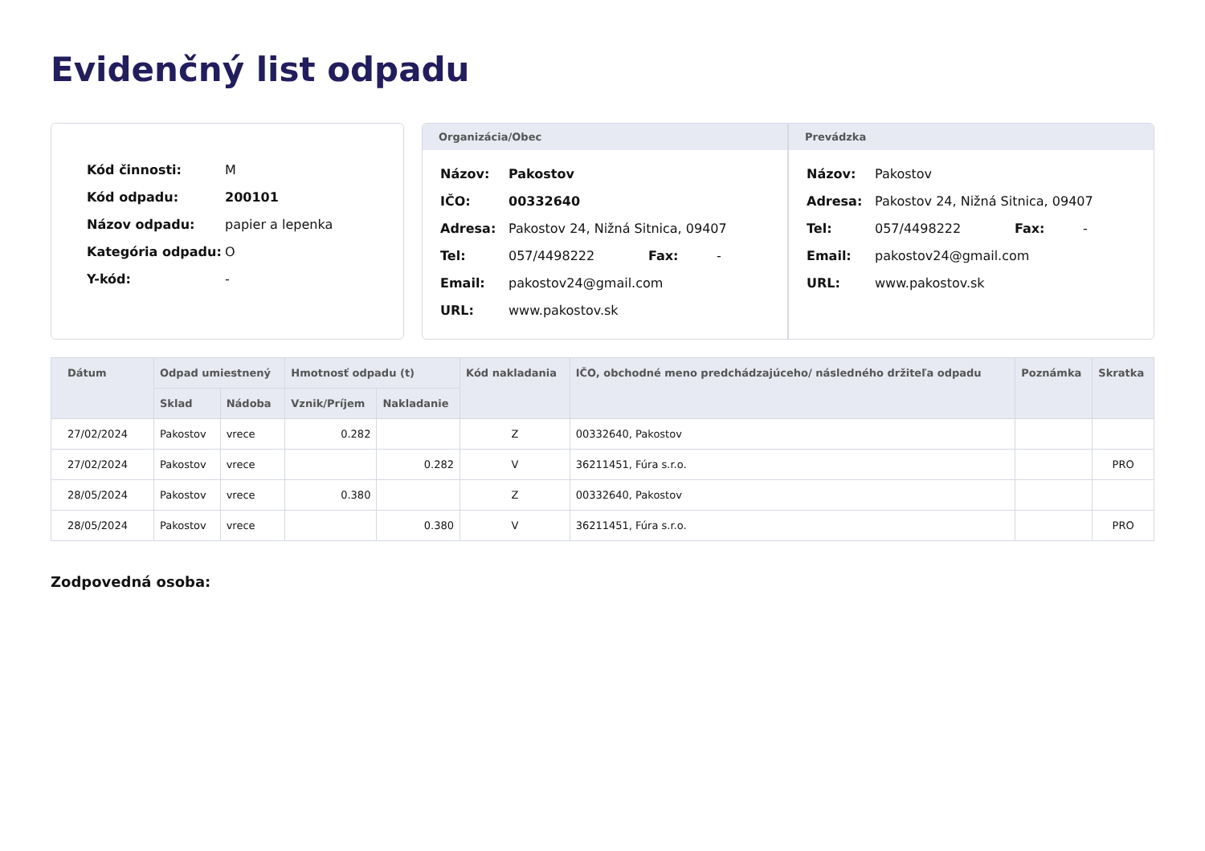Evidenčný list odpadu
| Kód činnosti: | M |
| Kód odpadu: | 200101 |
| Názov odpadu: | papier a lepenka |
| Kategória odpadu: | O |
| Y-kód: | - |
Organizácia/Obec
| Názov: | Pakostov | | |
| IČO: | 00332640 | | |
| Adresa: | Pakostov 24, Nižná Sitnica, 09407 | | |
| Tel: | 057/4498222 | Fax: | - |
| Email: | pakostov24@gmail.com | | |
| URL: | www.pakostov.sk | | |
Prevádzka
| Názov: | Pakostov | | |
| Adresa: | Pakostov 24, Nižná Sitnica, 09407 | | |
| Tel: | 057/4498222 | Fax: | - |
| Email: | pakostov24@gmail.com | | |
| URL: | www.pakostov.sk | | |
| Dátum | Odpad umiestnený | | Hmotnosť odpadu (t) | | Kód nakladania | IČO, obchodné meno predchádzajúceho/ následného držiteľa odpadu | Poznámka | Skratka |
| --- | --- | --- | --- | --- | --- | --- | --- | --- |
| | Sklad | Nádoba | Vznik/Príjem | Nakladanie | | | | |
| 27/02/2024 | Pakostov | vrece | 0.282 | | Z | 00332640, Pakostov | | |
| 27/02/2024 | Pakostov | vrece | | 0.282 | V | 36211451, Fúra s.r.o. | | PRO |
| 28/05/2024 | Pakostov | vrece | 0.380 | | Z | 00332640, Pakostov | | |
| 28/05/2024 | Pakostov | vrece | | 0.380 | V | 36211451, Fúra s.r.o. | | PRO |
Zodpovedná osoba: